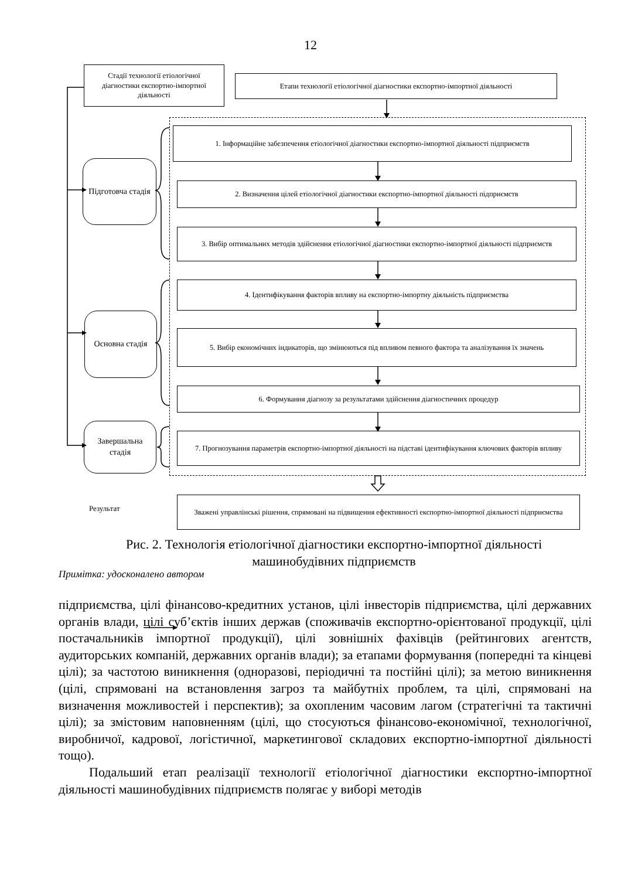12
Стадії технології етіологічної діагностики експортно-імпортної діяльності
Етапи технології етіологічної діагностики експортно-імпортної діяльності
Підготовча стадія
Основна стадія
Завершальна стадія
1. Інформаційне забезпечення етіологічної діагностики експортно-імпортної діяльності підприємств
2. Визначення цілей етіологічної діагностики експортно-імпортної діяльності підприємств
3. Вибір оптимальних методів здійснення етіологічної діагностики експортно-імпортної діяльності підприємств
4. Ідентифікування факторів впливу на експортно-імпортну діяльність підприємства
5. Вибір економічних індикаторів, що змінюються під впливом певного фактора та аналізування їх значень
6. Формування діагнозу за результатами здійснення діагностичних процедур
7. Прогнозування параметрів експортно-імпортної діяльності на підставі ідентифікування ключових факторів впливу
Результат
Зважені управлінські рішення, спрямовані на підвищення ефективності експортно-імпортної діяльності підприємства
Рис. 2. Технологія етіологічної діагностики експортно-імпортної діяльності машинобудівних підприємств
Примітка: удосконалено автором
підприємства, цілі фінансово-кредитних установ, цілі інвесторів підприємства, цілі державних органів влади, цілі суб’єктів інших держав (споживачів експортно-орієнтованої продукції, цілі постачальників імпортної продукції), цілі зовнішніх фахівців (рейтингових агентств, аудиторських компаній, державних органів влади); за етапами формування (попередні та кінцеві цілі); за частотою виникнення (одноразові, періодичні та постійні цілі); за метою виникнення (цілі, спрямовані на встановлення загроз та майбутніх проблем, та цілі, спрямовані на визначення можливостей і перспектив); за охопленим часовим лагом (стратегічні та тактичні цілі); за змістовим наповненням (цілі, що стосуються фінансово-економічної, технологічної, виробничої, кадрової, логістичної, маркетингової складових експортно-імпортної діяльності тощо).
Подальший етап реалізації технології етіологічної діагностики експортно-імпортної діяльності машинобудівних підприємств полягає у виборі методів